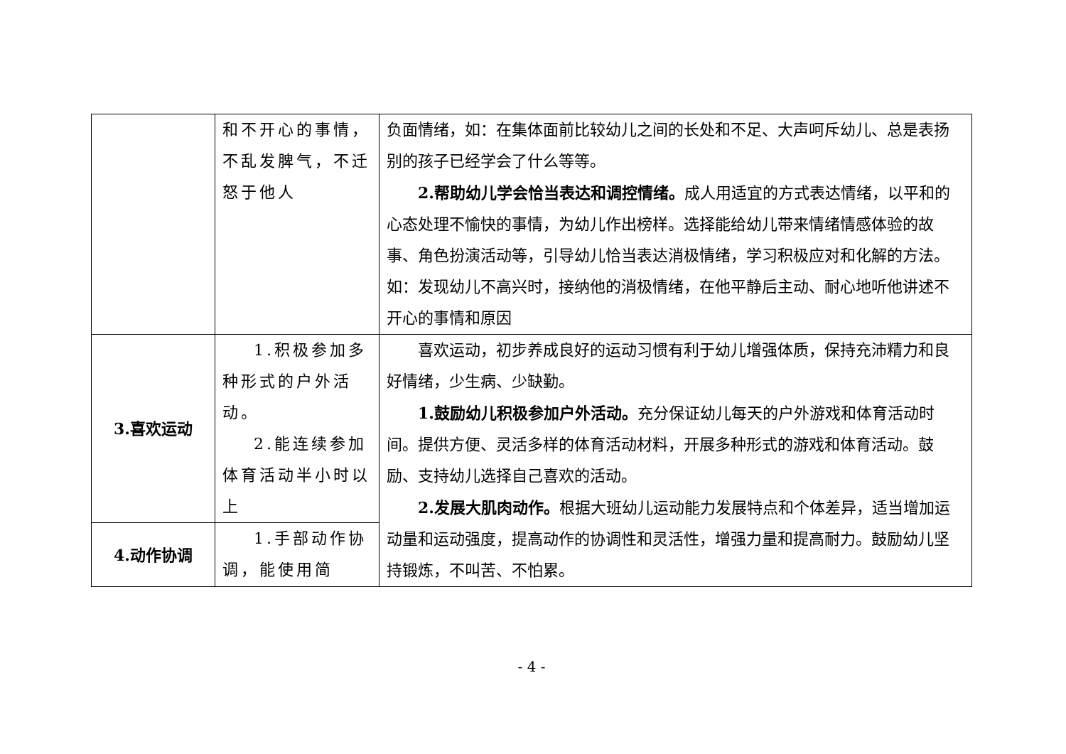| | 和不开心的事情，不乱发脾气，不迁怒于他人 | 负面情绪，如：在集体面前比较幼儿之间的长处和不足、大声呵斥幼儿、总是表扬别的孩子已经学会了什么等等。 2.帮助幼儿学会恰当表达和调控情绪。 成人用适宜的方式表达情绪，以平和的心态处理不愉快的事情，为幼儿作出榜样。选择能给幼儿带来情绪情感体验的故事、角色扮演活动等，引导幼儿恰当表达消极情绪，学习积极应对和化解的方法。如：发现幼儿不高兴时，接纳他的消极情绪，在他平静后主动、耐心地听他讲述不开心的事情和原因 |
| 3.喜欢运动 | 1.积极参加多种形式的户外活动。 2.能连续参加体育活动半小时以上 | 喜欢运动，初步养成良好的运动习惯有利于幼儿增强体质，保持充沛精力和良好情绪，少生病、少缺勤。 1.鼓励幼儿积极参加户外活动。 充分保证幼儿每天的户外游戏和体育活动时间。提供方便、灵活多样的体育活动材料，开展多种形式的游戏和体育活动。鼓励、支持幼儿选择自己喜欢的活动。 2.发展大肌肉动作。 根据大班幼儿运动能力发展特点和个体差异，适当增加运动量和运动强度，提高动作的协调性和灵活性，增强力量和提高耐力。鼓励幼儿坚持锻炼，不叫苦、不怕累。 |
| 4.动作协调 | 1.手部动作协调，能使用简 | |
- 4 -